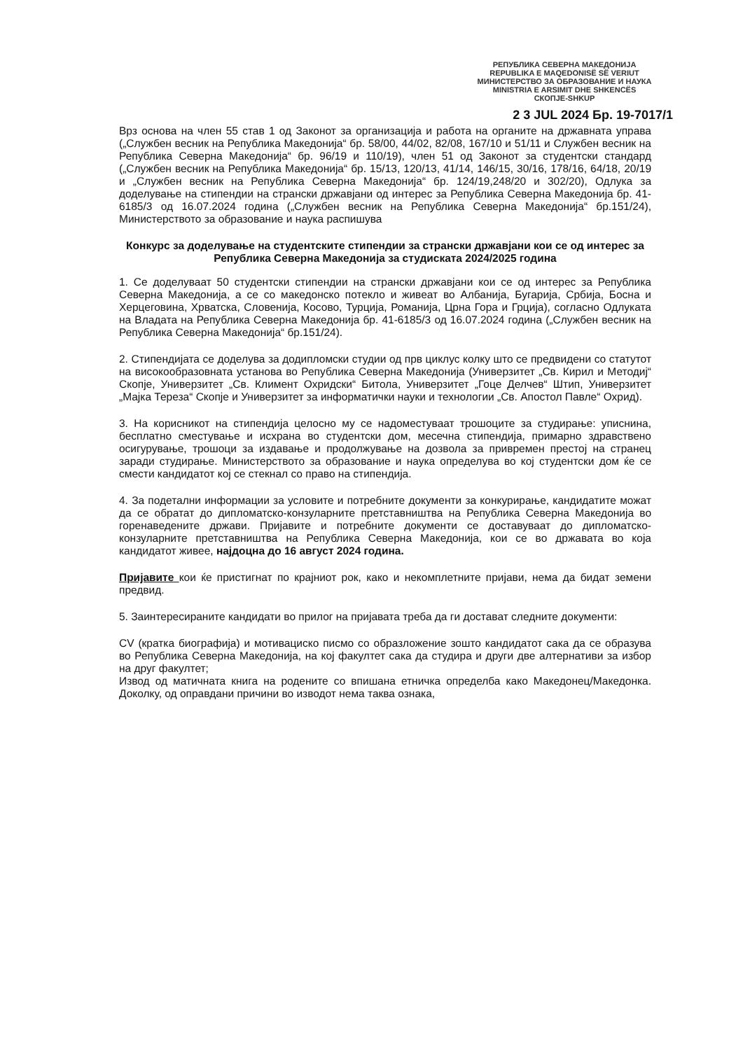РЕПУБЛИКА СЕВЕРНА МАКЕДОНИЈА
REPUBLIKA E MAQEDONISË SË VERIUT
МИНИСТЕРСТВО ЗА ОБРАЗОВАНИЕ И НАУКА
MINISTRIA E ARSIMIT DHE SHKENCËS
СКОПЈЕ-SHKUP
2 3 JUL 2024 Бр. 19-7017/1
Врз основа на член 55 став 1 од Законот за организација и работа на органите на државната управа („Службен весник на Република Македонија“ бр. 58/00, 44/02, 82/08, 167/10 и 51/11 и Службен весник на Република Северна Македонија“ бр. 96/19 и 110/19), член 51 од Законот за студентски стандард („Службен весник на Република Македонија“ бр. 15/13, 120/13, 41/14, 146/15, 30/16, 178/16, 64/18, 20/19 и „Службен весник на Република Северна Македонија“ бр. 124/19,248/20 и 302/20), Одлука за доделување на стипендии на странски државјани од интерес за Република Северна Македонија бр. 41-6185/3 од 16.07.2024 година („Службен весник на Република Северна Македонија“ бр.151/24), Министерството за образование и наука распишува
Конкурс за доделување на студентските стипендии за странски државјани кои се од интерес за Република Северна Македонија за студиската 2024/2025 година
1. Се доделуваат 50 студентски стипендии на странски државјани кои се од интерес за Република Северна Македонија, а се со македонско потекло и живеат во Албанија, Бугарија, Србија, Босна и Херцеговина, Хрватска, Словенија, Косово, Турција, Романија, Црна Гора и Грција), согласно Одлуката на Владата на Република Северна Македонија бр. 41-6185/3 од 16.07.2024 година („Службен весник на Република Северна Македонија“ бр.151/24).
2. Стипендијата се доделува за додипломски студии од прв циклус колку што се предвидени со статутот на високообразовната установа во Република Северна Македонија (Универзитет „Св. Кирил и Методиј“ Скопје, Универзитет „Св. Климент Охридски“ Битола, Универзитет „Гоце Делчев“ Штип, Универзитет „Мајка Тереза“ Скопје и Универзитет за информатички науки и технологии „Св. Апостол Павле“ Охрид).
3. На корисникот на стипендија целосно му се надоместуваат трошоците за студирање: уписнина, бесплатно сместување и исхрана во студентски дом, месечна стипендија, примарно здравствено осигурување, трошоци за издавање и продолжување на дозвола за привремен престој на странец заради студирање. Министерството за образование и наука определува во кој студентски дом ќе се смести кандидатот кој се стекнал со право на стипендија.
4. За подетални информации за условите и потребните документи за конкурирање, кандидатите можат да се обратат до дипломатско-конзуларните претставништва на Република Северна Македонија во горенаведените држави. Пријавите и потребните документи се доставуваат до дипломатско-конзуларните претставништва на Република Северна Македонија, кои се во државата во која кандидатот живее, најдоцна до 16 август 2024 година.
Пријавите кои ќе пристигнат по крајниот рок, како и некомплетните пријави, нема да бидат земени предвид.
5. Заинтересираните кандидати во прилог на пријавата треба да ги достават следните документи:
CV (кратка биографија) и мотивациско писмо со образложение зошто кандидатот сака да се образува во Република Северна Македонија, на кој факултет сака да студира и други две алтернативи за избор на друг факултет;
Извод од матичната книга на родените со впишана етничка определба како Македонец/Македонка. Доколку, од оправдани причини во изводот нема таква ознака,